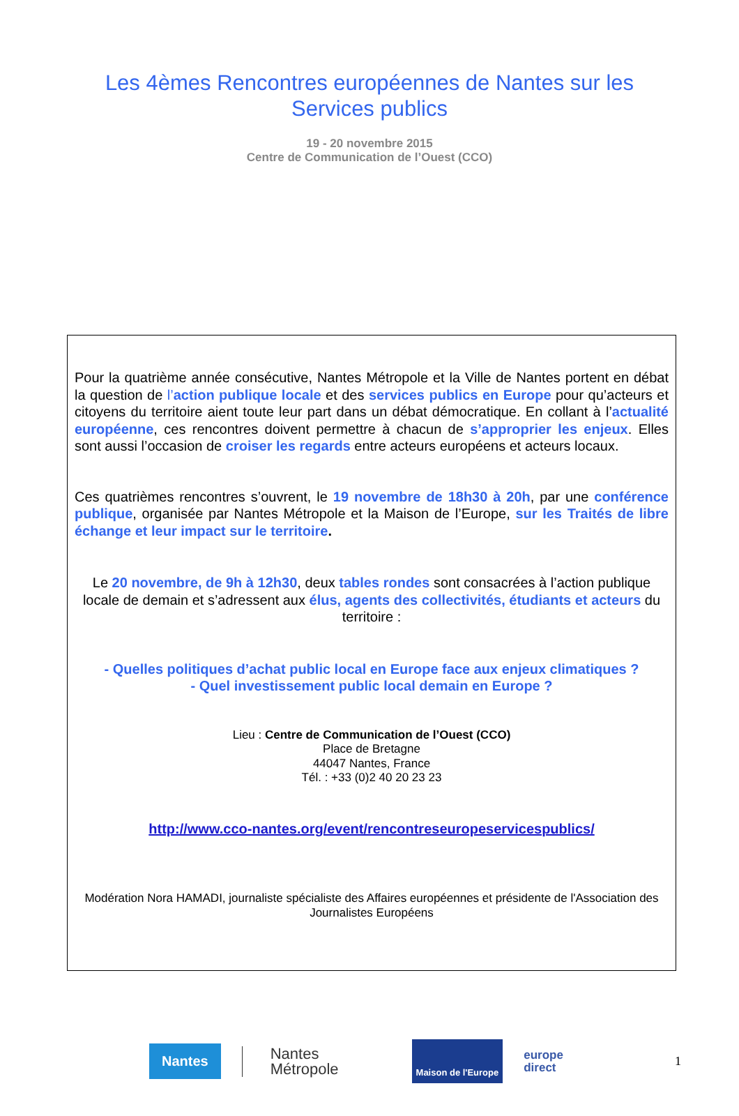Les 4èmes Rencontres européennes de Nantes sur les
Services publics
19 - 20 novembre 2015
Centre de Communication de l’Ouest (CCO)
Pour la quatrième année consécutive, Nantes Métropole et la Ville de Nantes portent en débat la question de l’action publique locale et des services publics en Europe pour qu’acteurs et citoyens du territoire aient toute leur part dans un débat démocratique. En collant à l’actualité européenne, ces rencontres doivent permettre à chacun de s’approprier les enjeux. Elles sont aussi l’occasion de croiser les regards entre acteurs européens et acteurs locaux.
Ces quatrièmes rencontres s’ouvrent, le 19 novembre de 18h30 à 20h, par une conférence publique, organisée par Nantes Métropole et la Maison de l’Europe, sur les Traités de libre échange et leur impact sur le territoire.
Le 20 novembre, de 9h à 12h30, deux tables rondes sont consacrées à l’action publique locale de demain et s’adressent aux élus, agents des collectivités, étudiants et acteurs du territoire :
- Quelles politiques d’achat public local en Europe face aux enjeux climatiques ?
- Quel investissement public local demain en Europe ?
Lieu : Centre de Communication de l’Ouest (CCO)
Place de Bretagne
44047 Nantes, France
Tél. : +33 (0)2 40 20 23 23
http://www.cco-nantes.org/event/rencontreseuropeservicespublics/
Modération Nora HAMADI, journaliste spécialiste des Affaires européennes et présidente de l'Association des Journalistes Européens
Nantes Nantes
Métropole Maison de l'Europe europe
direct 1